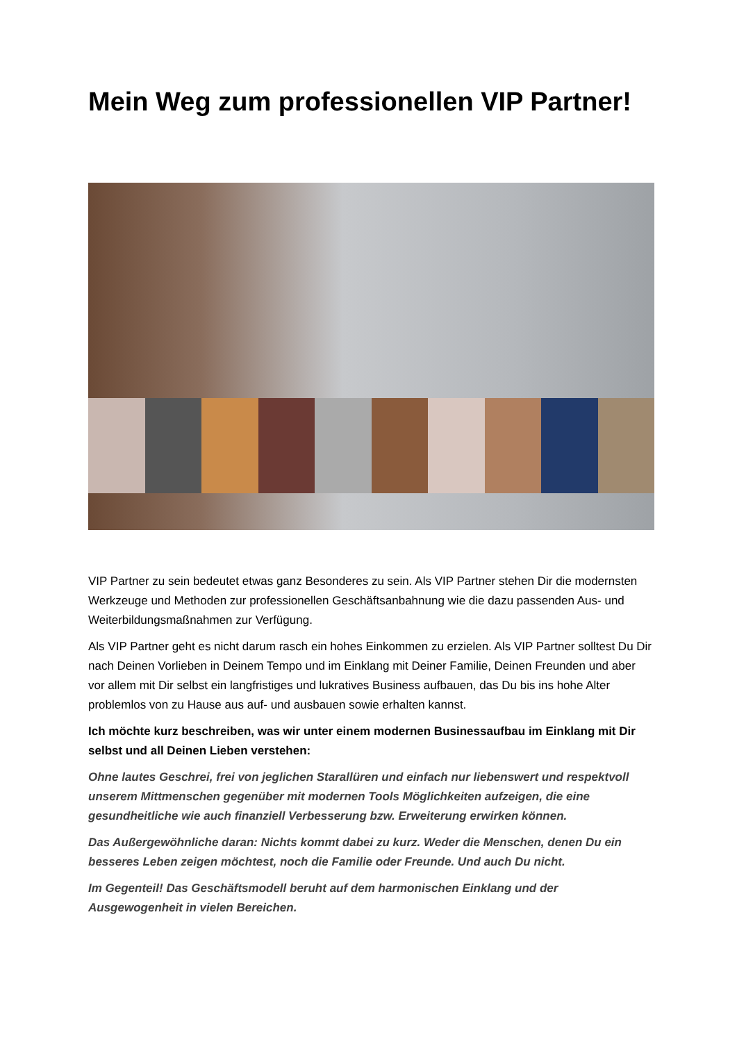Mein Weg zum professionellen VIP Partner!
VIP Partner zu sein bedeutet etwas ganz Besonderes zu sein. Als VIP Partner stehen Dir die modernsten Werkzeuge und Methoden zur professionellen Geschäftsanbahnung wie die dazu passenden Aus- und Weiterbildungsmaßnahmen zur Verfügung.
Als VIP Partner geht es nicht darum rasch ein hohes Einkommen zu erzielen. Als VIP Partner solltest Du Dir nach Deinen Vorlieben in Deinem Tempo und im Einklang mit Deiner Familie, Deinen Freunden und aber vor allem mit Dir selbst ein langfristiges und lukratives Business aufbauen, das Du bis ins hohe Alter problemlos von zu Hause aus auf- und ausbauen sowie erhalten kannst.
Ich möchte kurz beschreiben, was wir unter einem modernen Businessaufbau im Einklang mit Dir selbst und all Deinen Lieben verstehen:
Ohne lautes Geschrei, frei von jeglichen Starallüren und einfach nur liebenswert und respektvoll unserem Mittmenschen gegenüber mit modernen Tools Möglichkeiten aufzeigen, die eine gesundheitliche wie auch finanziell Verbesserung bzw. Erweiterung erwirken können.
Das Außergewöhnliche daran: Nichts kommt dabei zu kurz. Weder die Menschen, denen Du ein besseres Leben zeigen möchtest, noch die Familie oder Freunde. Und auch Du nicht.
Im Gegenteil! Das Geschäftsmodell beruht auf dem harmonischen Einklang und der Ausgewogenheit in vielen Bereichen.